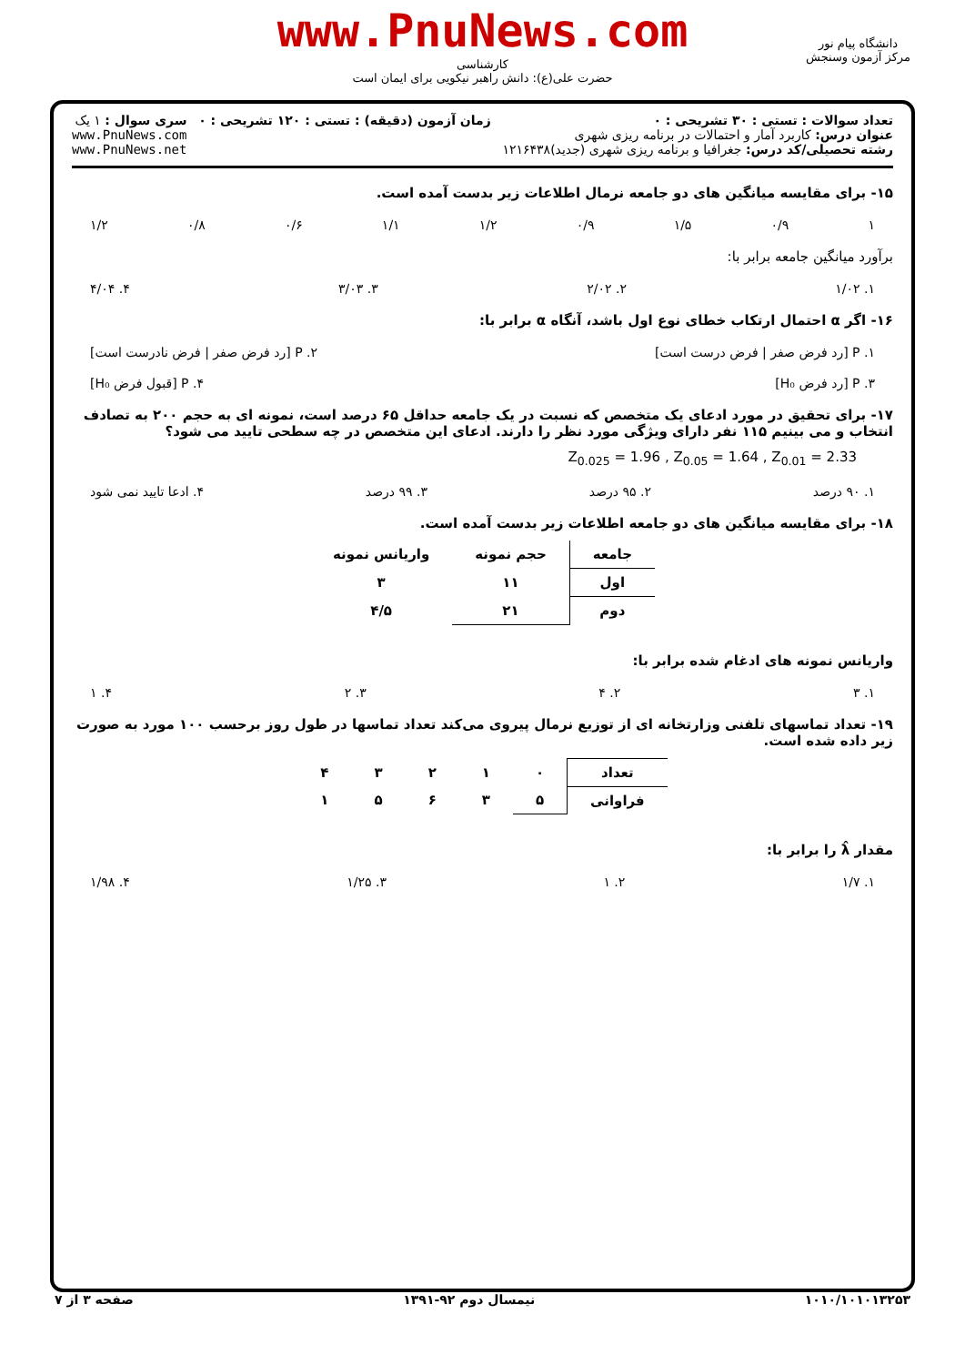www.PnuNews.com
کارشناسی
حضرت علی(ع): دانش راهبر نیکویی برای ایمان است
دانشگاه پیام نور
مرکز آزمون وسنجش
تعداد سوالات : تستی : ۳۰ تشریحی : ۰
عنوان درس: کاربرد آمار و احتمالات در برنامه ریزی شهری
رشته تحصیلی/کد درس: جغرافیا و برنامه ریزی شهری (جدید)۱۲۱۶۴۳۸
زمان آزمون (دقیقه) : تستی : ۱۲۰ تشریحی : ۰
سری سوال : ۱ یک
www.PnuNews.com
www.PnuNews.net
۱۵- برای مقایسه میانگین های دو جامعه نرمال اطلاعات زیر بدست آمده است.
۱ ۰/۹ ۱/۵ ۰/۹ ۱/۲ ۱/۱ ۰/۶ ۰/۸ ۱/۲
برآورد میانگین جامعه برابر با:
۱. ۱/۰۲ ۲. ۲/۰۲ ۳. ۳/۰۳ ۴. ۴/۰۴
۱۶- اگر α احتمال ارتکاب خطای نوع اول باشد، آنگاه α برابر با:
۱. P [رد فرض صفر | فرض درست است] ۲. P [رد فرض صفر | فرض نادرست است]
۳. P [رد فرض H₀] ۴. P [قبول فرض H₀]
۱۷- برای تحقیق در مورد ادعای یک متخصص که نسبت در یک جامعه حداقل ۶۵ درصد است، نمونه ای به حجم ۲۰۰ به تصادف انتخاب و می بینیم ۱۱۵ نفر دارای ویژگی مورد نظر را دارند. ادعای این متخصص در چه سطحی تایید می شود؟
Z<sub>0.025</sub> = 1.96 , Z<sub>0.05</sub> = 1.64 , Z<sub>0.01</sub> = 2.33
۱. ۹۰ درصد ۲. ۹۵ درصد ۳. ۹۹ درصد ۴. ادعا تایید نمی شود
۱۸- برای مقایسه میانگین های دو جامعه اطلاعات زیر بدست آمده است.
| جامعه | حجم نمونه | واریانس نمونه |
| --- | --- | --- |
| اول | ۱۱ | ۳ |
| دوم | ۲۱ | ۴/۵ |
واریانس نمونه های ادغام شده برابر با:
۱. ۳ ۲. ۴ ۳. ۲ ۴. ۱
۱۹- تعداد تماسهای تلفنی وزارتخانه ای از توزیع نرمال پیروی می‌کند تعداد تماسها در طول روز برحسب ۱۰۰ مورد به صورت زیر داده شده است.
| تعداد | ۰ | ۱ | ۲ | ۳ | ۴ |
| فراوانی | ۵ | ۳ | ۶ | ۵ | ۱ |
مقدار λ̂ را برابر با:
۱. ۱/۷ ۲. ۱ ۳. ۱/۲۵ ۴. ۱/۹۸
۱۰۱۰/۱۰۱۰۱۳۲۵۳ نیمسال دوم ۹۲-۱۳۹۱ صفحه ۳ از ۷